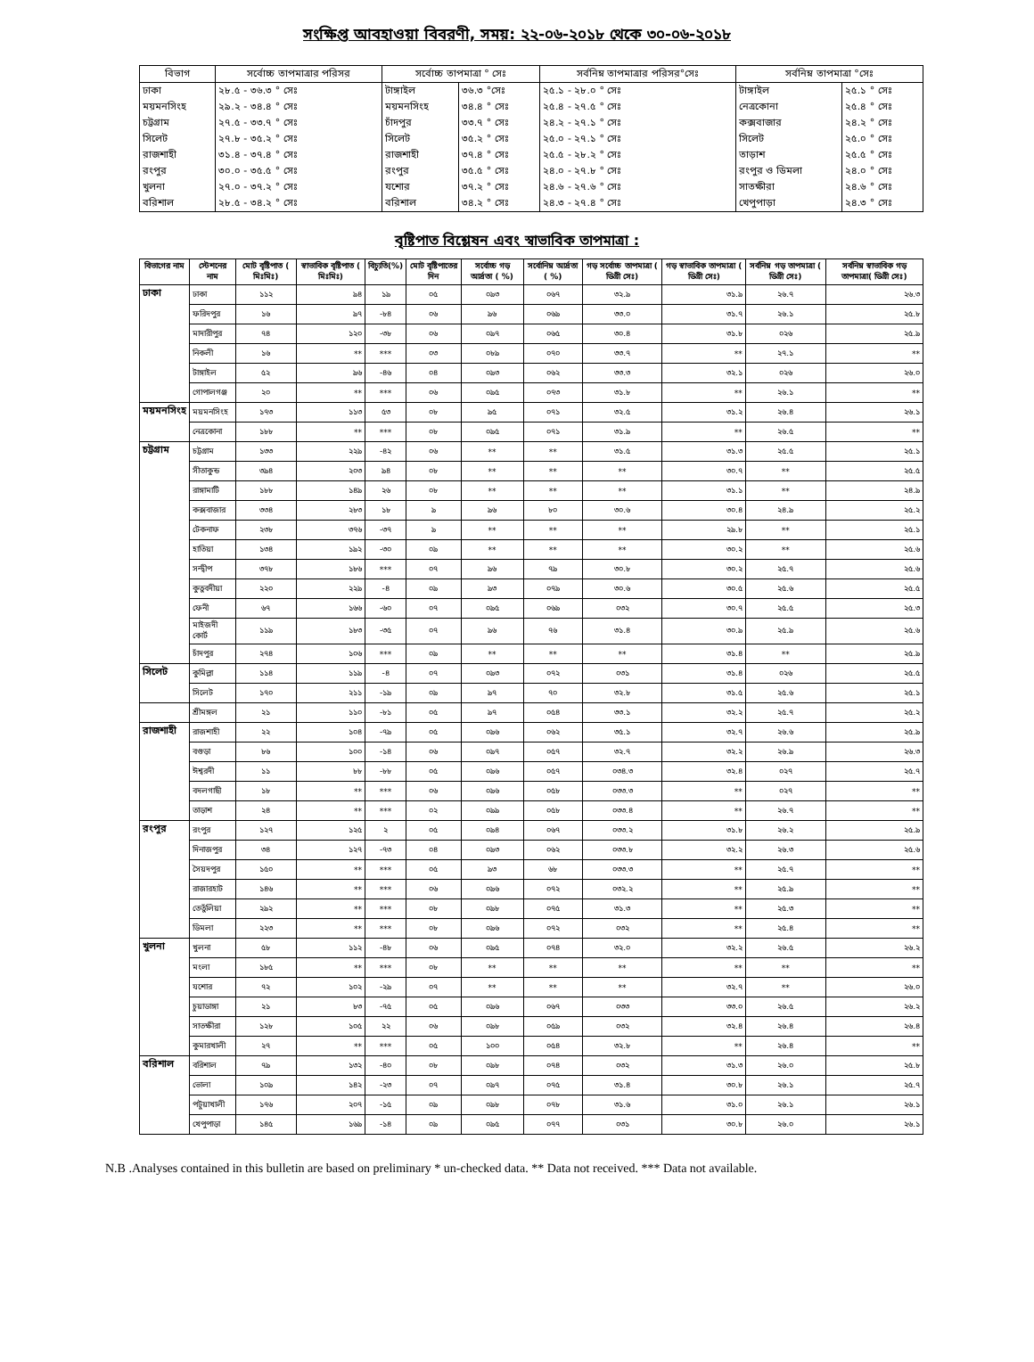সংক্ষিপ্ত আবহাওয়া বিবরণী, সময়: ২২-০৬-২০১৮ থেকে ৩০-০৬-২০১৮
| বিভাগ | সর্বোচ্চ তাপমাত্রার পরিসর | সর্বোচ্চ তাপমাত্রা ° সেঃ | | সর্বনিম্ন তাপমাত্রার পরিসর°সেঃ | সর্বনিম্ন তাপমাত্রা °সেঃ | |
| --- | --- | --- | --- | --- | --- | --- |
| ঢাকা | ২৮.৫ - ৩৬.৩ ° সেঃ | টাঙ্গাইল | ৩৬.৩ °সেঃ | ২৫.১ - ২৮.০ ° সেঃ | টাঙ্গাইল | ২৫.১ ° সেঃ |
| ময়মনসিংহ | ২৯.২ - ৩৪.৪ ° সেঃ | ময়মনসিংহ | ৩৪.৪ ° সেঃ | ২৫.৪ - ২৭.৫ ° সেঃ | নেত্রকোনা | ২৫.৪ ° সেঃ |
| চট্টগ্রাম | ২৭.৫ - ৩৩.৭ ° সেঃ | চাঁদপুর | ৩৩.৭ ° সেঃ | ২৪.২ - ২৭.১ ° সেঃ | কক্সবাজার | ২৪.২ ° সেঃ |
| সিলেট | ২৭.৮ - ৩৫.২ ° সেঃ | সিলেট | ৩৫.২ ° সেঃ | ২৫.০ - ২৭.১ ° সেঃ | সিলেট | ২৫.০ ° সেঃ |
| রাজশাহী | ৩১.৪ - ৩৭.৪ ° সেঃ | রাজশাহী | ৩৭.৪ ° সেঃ | ২৫.৫ - ২৮.২ ° সেঃ | তাড়াশ | ২৫.৫ ° সেঃ |
| রংপুর | ৩০.০ - ৩৫.৫ ° সেঃ | রংপুর | ৩৫.৫ ° সেঃ | ২৪.০ - ২৭.৮ ° সেঃ | রংপুর ও ডিমলা | ২৪.০ ° সেঃ |
| খুলনা | ২৭.০ - ৩৭.২ ° সেঃ | যশোর | ৩৭.২ ° সেঃ | ২৪.৬ - ২৭.৬ ° সেঃ | সাতক্ষীরা | ২৪.৬ ° সেঃ |
| বরিশাল | ২৮.৫ - ৩৪.২ ° সেঃ | বরিশাল | ৩৪.২ ° সেঃ | ২৪.৩ - ২৭.৪ ° সেঃ | খেপুপাড়া | ২৪.৩ ° সেঃ |
বৃষ্টিপাত বিশ্লেষন এবং স্বাভাবিক তাপমাত্রা :
| বিভাগের নাম | স্টেশনের নাম | মোট বৃষ্টিপাত ( মিঃমিঃ) | স্বাভাবিক বৃষ্টিপাত ( মিঃমিঃ) | বিচ্যুতি(%) | মোট বৃষ্টিপাতের দিন | সর্বোচ্চ গড় আর্দ্রতা ( %) | সর্বোনিম্ন আর্দ্রতা ( %) | গড় সর্বোচ্চ তাপমাত্রা ( ডিগ্রী সেঃ) | গড় স্বাভাবিক তাপমাত্রা ( ডিগ্রী সেঃ) | সর্বনিম্ন গড় তাপমাত্রা ( ডিগ্রী সেঃ) | সর্বনিম্ন স্বাভাবিক গড় তাপমাত্রা( ডিগ্রী সেঃ) |
| --- | --- | --- | --- | --- | --- | --- | --- | --- | --- | --- | --- |
| ঢাকা | ঢাকা | ১১২ | ৯৪ | ১৯ | ০৫ | ০৯৩ | ০৬৭ | ৩২.৯ | ৩১.৯ | ২৬.৭ | ২৬.৩ |
| | ফরিদপুর | ১৬ | ৯৭ | -৮৪ | ০৬ | ৯৬ | ০৬৯ | ৩৩.০ | ৩১.৭ | ২৬.১ | ২৫.৮ |
| | মাদারীপুর | ৭৪ | ১২০ | -৩৮ | ০৬ | ০৯৭ | ০৬৫ | ৩০.৪ | ৩১.৮ | ০২৬ | ২৫.৯ |
| | নিকলী | ১৬ | ** | *** | ০৩ | ০৮৯ | ০৭০ | ৩৩.৭ | ** | ২৭.১ | ** |
| | টাঙ্গাইল | ৫২ | ৯৬ | -৪৬ | ০৪ | ০৯৩ | ০৬২ | ৩৩.৩ | ৩২.১ | ০২৬ | ২৬.০ |
| | গোপালগঞ্জ | ২০ | ** | *** | ০৬ | ০৯৫ | ০৭৩ | ৩১.৮ | ** | ২৬.১ | ** |
| ময়মনসিংহ | ময়মনসিংহ | ১৭৩ | ১১৩ | ৫৩ | ০৮ | ৯৫ | ০৭১ | ৩২.৫ | ৩১.২ | ২৬.৪ | ২৬.১ |
| | নেত্রকোনা | ১৮৮ | ** | *** | ০৮ | ০৯৫ | ০৭১ | ৩১.৯ | ** | ২৬.৫ | ** |
| চট্টগ্রাম | চট্টগ্রাম | ১৩৩ | ২২৯ | -৪২ | ০৬ | ** | ** | ৩১.৫ | ৩১.৩ | ২৫.৫ | ২৫.১ |
| | সীতাকুন্ড | ৩৯৪ | ২০৩ | ৯৪ | ০৮ | ** | ** | ** | ৩০.৭ | ** | ২৫.৫ |
| | রাঙ্গামাটি | ১৮৮ | ১৪৯ | ২৬ | ০৮ | ** | ** | ** | ৩১.১ | ** | ২৪.৯ |
| | কক্সবাজার | ৩৩৪ | ২৮৩ | ১৮ | ৯ | ৯৬ | ৮০ | ৩০.৬ | ৩০.৪ | ২৪.৯ | ২৫.২ |
| | টেকনাফ | ২৩৮ | ৩৭৬ | -৩৭ | ৯ | ** | ** | ** | ২৯.৮ | ** | ২৫.১ |
| | হাতিয়া | ১৩৪ | ১৯২ | -৩০ | ০৯ | ** | ** | ** | ৩০.২ | ** | ২৫.৬ |
| | সন্দ্বীপ | ৩৭৮ | ১৮৬ | *** | ০৭ | ৯৬ | ৭৯ | ৩০.৮ | ৩০.২ | ২৫.৭ | ২৫.৬ |
| | কুতুবদীয়া | ২২০ | ২২৯ | -৪ | ০৯ | ৯৩ | ০৭৯ | ৩০.৬ | ৩০.৫ | ২৫.৬ | ২৫.৫ |
| | ফেনী | ৬৭ | ১৬৬ | -৬০ | ০৭ | ০৯৫ | ০৬৯ | ০৩২ | ৩০.৭ | ২৫.৫ | ২৫.৩ |
| | মাইজদী কোর্ট | ১১৯ | ১৮৩ | -৩৫ | ০৭ | ৯৬ | ৭৬ | ৩১.৪ | ৩০.৯ | ২৫.৯ | ২৫.৬ |
| | চাঁদপুর | ২৭৪ | ১০৬ | *** | ০৯ | ** | ** | ** | ৩১.৪ | ** | ২৫.৯ |
| সিলেট | কুমিল্লা | ১১৪ | ১১৯ | -৪ | ০৭ | ০৯৩ | ০৭২ | ০৩১ | ৩১.৪ | ০২৬ | ২৫.৫ |
| | সিলেট | ১৭০ | ২১১ | -১৯ | ০৯ | ৯৭ | ৭০ | ৩২.৮ | ৩১.৫ | ২৫.৬ | ২৫.১ |
| | শ্রীমঙ্গল | ২১ | ১১০ | -৮১ | ০৫ | ৯৭ | ০৫৪ | ৩৩.১ | ৩২.২ | ২৫.৭ | ২৫.২ |
| রাজশাহী | রাজশাহী | ২২ | ১০৪ | -৭৯ | ০৫ | ০৯৬ | ০৬২ | ৩৫.১ | ৩২.৭ | ২৬.৬ | ২৫.৯ |
| | বগুড়া | ৮৬ | ১০০ | -১৪ | ০৬ | ০৯৭ | ০৫৭ | ৩২.৭ | ৩২.২ | ২৬.৯ | ২৬.৩ |
| | ঈশ্বরদী | ১১ | ৮৮ | -৮৮ | ০৫ | ০৯৬ | ০৫৭ | ০৩৪.৩ | ৩২.৪ | ০২৭ | ২৫.৭ |
| | বদলগাছী | ১৮ | ** | *** | ০৬ | ০৯৬ | ০৫৮ | ০৩৩.৩ | ** | ০২৭ | ** |
| | তাড়াশ | ২৪ | ** | *** | ০২ | ০৯৯ | ০৫৮ | ০৩৩.৪ | ** | ২৬.৭ | ** |
| রংপুর | রংপুর | ১২৭ | ১২৫ | ২ | ০৫ | ০৯৪ | ০৬৭ | ০৩৩.২ | ৩১.৮ | ২৬.২ | ২৫.৯ |
| | দিনাজপুর | ৩৪ | ১২৭ | -৭৩ | ০৪ | ০৯৩ | ০৬২ | ০৩৩.৮ | ৩২.২ | ২৬.৩ | ২৫.৬ |
| | সৈয়দপুর | ১৫০ | ** | *** | ০৫ | ৯৩ | ৬৮ | ০৩৩.৩ | ** | ২৫.৭ | ** |
| | রাজারহাট | ১৪৬ | ** | *** | ০৬ | ০৯৬ | ০৭২ | ০৩২.২ | ** | ২৫.৯ | ** |
| | তেতুঁলিয়া | ২৯২ | ** | *** | ০৮ | ০৯৮ | ০৭৫ | ৩১.৩ | ** | ২৫.৩ | ** |
| | ডিমলা | ২২৩ | ** | *** | ০৮ | ০৯৬ | ০৭২ | ০৩২ | ** | ২৫.৪ | ** |
| খুলনা | খুলনা | ৫৮ | ১১২ | -৪৮ | ০৬ | ০৯৫ | ০৭৪ | ৩২.০ | ৩২.২ | ২৬.৫ | ২৬.২ |
| | মংলা | ১৮৫ | ** | *** | ০৮ | ** | ** | ** | ** | ** | ** |
| | যশোর | ৭২ | ১০২ | -২৯ | ০৭ | ** | ** | ** | ৩২.৭ | ** | ২৬.০ |
| | চুয়াডাঙ্গা | ২১ | ৮৩ | -৭৫ | ০৫ | ০৯৬ | ০৬৭ | ০৩৩ | ৩৩.০ | ২৬.৫ | ২৬.২ |
| | সাতক্ষীরা | ১২৮ | ১০৫ | ২২ | ০৬ | ০৯৮ | ০৫৯ | ০৩২ | ৩২.৪ | ২৬.৪ | ২৬.৪ |
| | কুমারখালী | ২৭ | ** | *** | ০৫ | ১০০ | ০৫৪ | ৩২.৮ | ** | ২৬.৪ | ** |
| বরিশাল | বরিশাল | ৭৯ | ১৩২ | -৪০ | ০৮ | ০৯৮ | ০৭৪ | ০৩২ | ৩১.৩ | ২৬.০ | ২৫.৮ |
| | ভোলা | ১০৯ | ১৪২ | -২৩ | ০৭ | ০৯৭ | ০৭৫ | ৩১.৪ | ৩০.৮ | ২৬.১ | ২৫.৭ |
| | পটুয়াখালী | ১৭৬ | ২০৭ | -১৫ | ০৯ | ০৯৮ | ০৭৮ | ৩১.৬ | ৩১.০ | ২৬.১ | ২৬.১ |
| | খেপুপাড়া | ১৪৫ | ১৬৯ | -১৪ | ০৯ | ০৯৫ | ০৭৭ | ০৩১ | ৩০.৮ | ২৬.০ | ২৬.১ |
N.B .Analyses contained in this bulletin are based on preliminary * un-checked data. ** Data not received. *** Data not available.